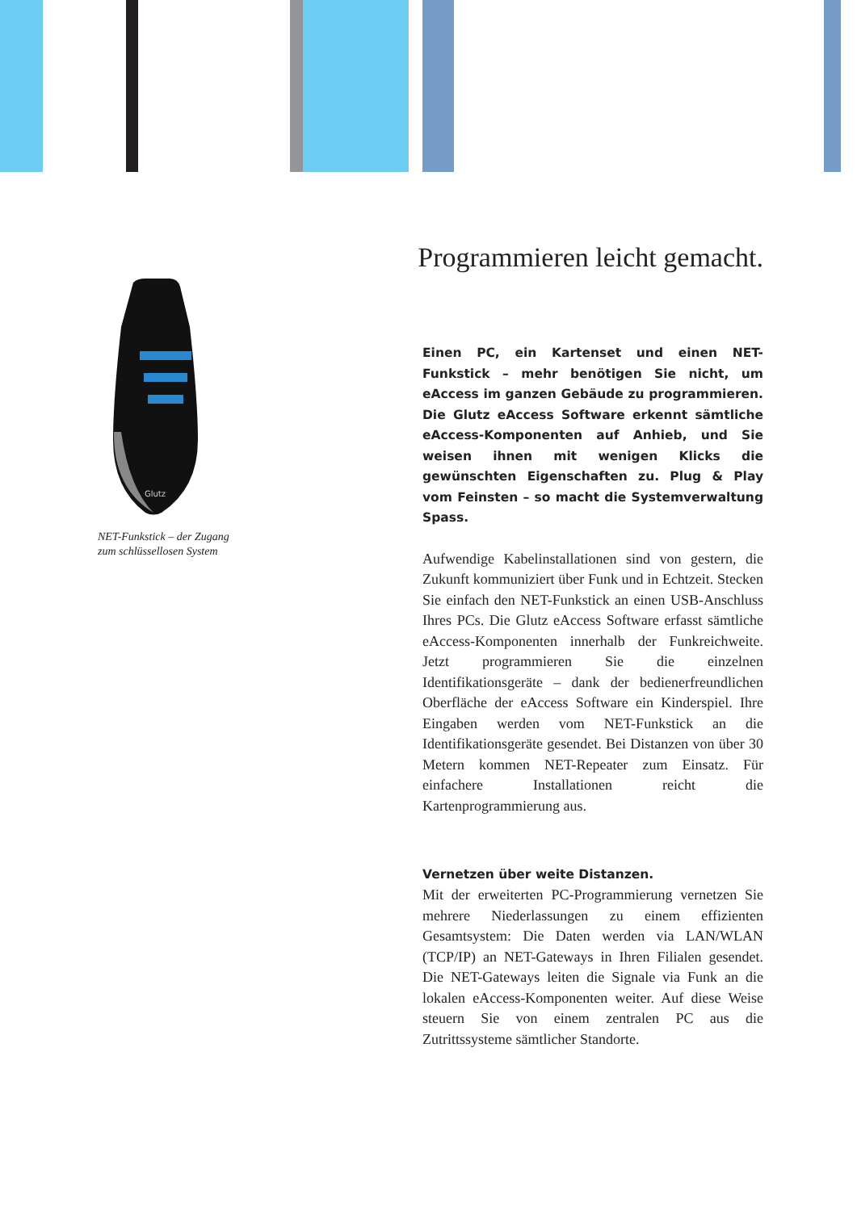Programmieren leicht gemacht.
Glutz
NET-Funkstick – der Zugang
zum schlüssellosen System
Einen PC, ein Kartenset und einen NET-Funkstick – mehr benötigen Sie nicht, um eAccess im ganzen Gebäude zu programmieren. Die Glutz eAccess Software erkennt sämtliche eAccess-Komponenten auf Anhieb, und Sie weisen ihnen mit wenigen Klicks die gewünschten Eigenschaften zu. Plug & Play vom Feinsten – so macht die Systemverwaltung Spass.
Aufwendige Kabelinstallationen sind von gestern, die Zukunft kommuniziert über Funk und in Echtzeit. Stecken Sie einfach den NET-Funkstick an einen USB-Anschluss Ihres PCs. Die Glutz eAccess Software erfasst sämtliche eAccess-Komponenten innerhalb der Funkreichweite. Jetzt programmieren Sie die einzelnen Identifikationsgeräte – dank der bedienerfreundlichen Oberfläche der eAccess Software ein Kinderspiel. Ihre Eingaben werden vom NET-Funkstick an die Identifikationsgeräte gesendet. Bei Distanzen von über 30 Metern kommen NET-Repeater zum Einsatz. Für einfachere Installationen reicht die Kartenprogrammierung aus.
Vernetzen über weite Distanzen.
Mit der erweiterten PC-Programmierung vernetzen Sie mehrere Niederlassungen zu einem effizienten Gesamtsystem: Die Daten werden via LAN/WLAN (TCP/IP) an NET-Gateways in Ihren Filialen gesendet. Die NET-Gateways leiten die Signale via Funk an die lokalen eAccess-Komponenten weiter. Auf diese Weise steuern Sie von einem zentralen PC aus die Zutrittssysteme sämtlicher Standorte.